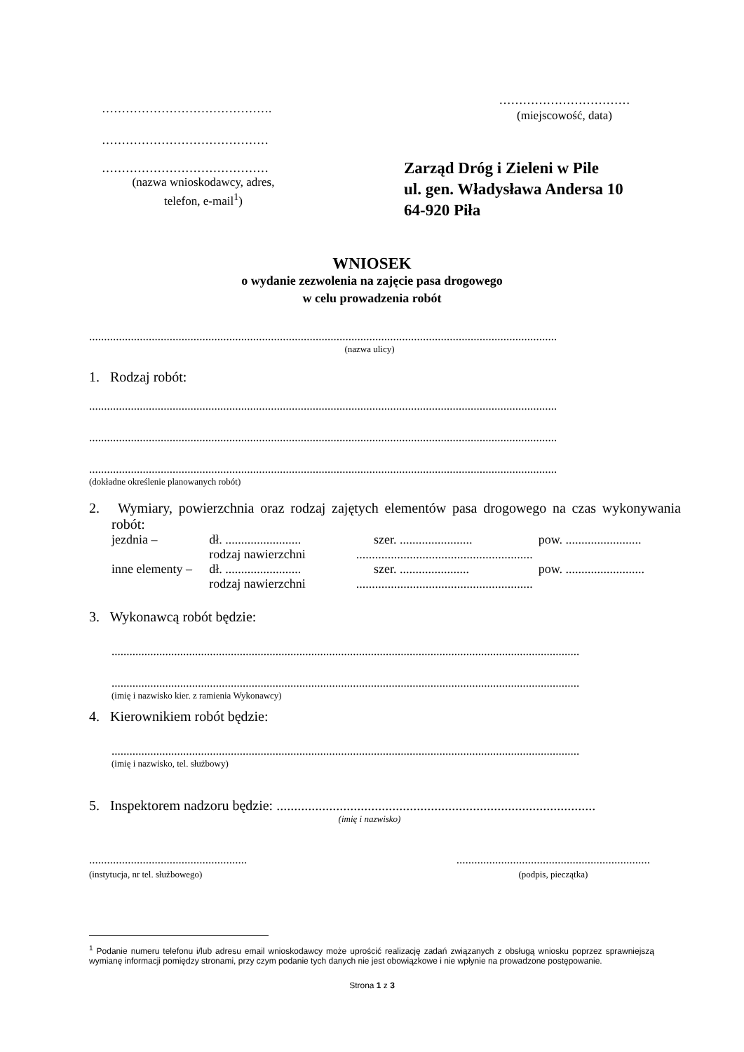…………………………………….
……………………………………
……………………………………
(nazwa wnioskodawcy, adres,
telefon, e-mail<sup>1</sup>)
……………………………
(miejscowość, data)
Zarząd Dróg i Zieleni w Pile
ul. gen. Władysława Andersa 10
64-920 Piła
WNIOSEK
o wydanie zezwolenia na zajęcie pasa drogowego
w celu prowadzenia robót
.............................................................................................................................................................
(nazwa ulicy)
1. Rodzaj robót:
.............................................................................................................................................................
.............................................................................................................................................................
.............................................................................................................................................................
(dokładne określenie planowanych robót)
2. Wymiary, powierzchnia oraz rodzaj zajętych elementów pasa drogowego na czas wykonywania robót:
| jezdnia – | dł. ........................ | szer. ....................... | pow. ........................ |
| | rodzaj nawierzchni ........................................................ | | |
| inne elementy – | dł. ........................ | szer. ...................... | pow. ......................... |
| | rodzaj nawierzchni ........................................................ | | |
3. Wykonawcą robót będzie:
.............................................................................................................................................................
.............................................................................................................................................................
(imię i nazwisko kier. z ramienia Wykonawcy)
4. Kierownikiem robót będzie:
.............................................................................................................................................................
(imię i nazwisko, tel. służbowy)
5. Inspektorem nadzoru będzie: ...........................................................................................
(imię i nazwisko)
.....................................................
(instytucja, nr tel. służbowego)
.................................................................
(podpis, pieczątka)
<sup>1</sup> Podanie numeru telefonu i/lub adresu email wnioskodawcy może uprościć realizację zadań związanych z obsługą wniosku poprzez sprawniejszą wymianę informacji pomiędzy stronami, przy czym podanie tych danych nie jest obowiązkowe i nie wpłynie na prowadzone postępowanie.
Strona 1 z 3